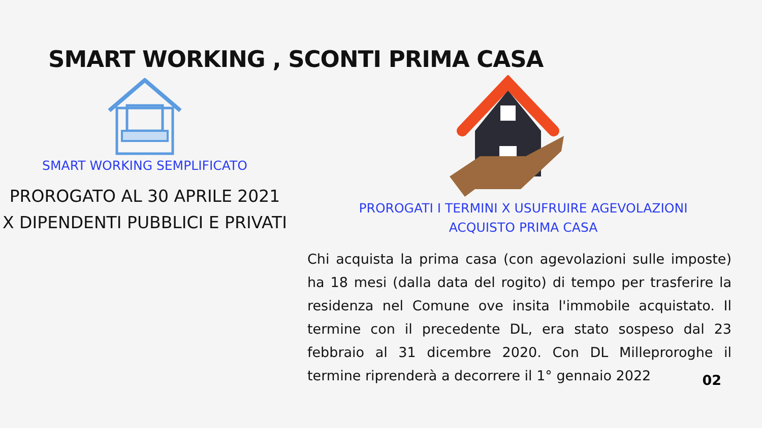SMART WORKING , SCONTI PRIMA CASA
SMART WORKING SEMPLIFICATO
PROROGATO AL 30 APRILE 2021
X DIPENDENTI PUBBLICI E PRIVATI
PROROGATI I TERMINI X USUFRUIRE AGEVOLAZIONI
ACQUISTO PRIMA CASA
Chi acquista la prima casa (con agevolazioni sulle imposte) ha 18 mesi (dalla data del rogito) di tempo per trasferire la residenza nel Comune ove insita l'immobile acquistato. Il termine con il precedente DL, era stato sospeso dal 23 febbraio al 31 dicembre 2020. Con DL Milleproroghe il termine riprenderà a decorrere il 1° gennaio 2022
02